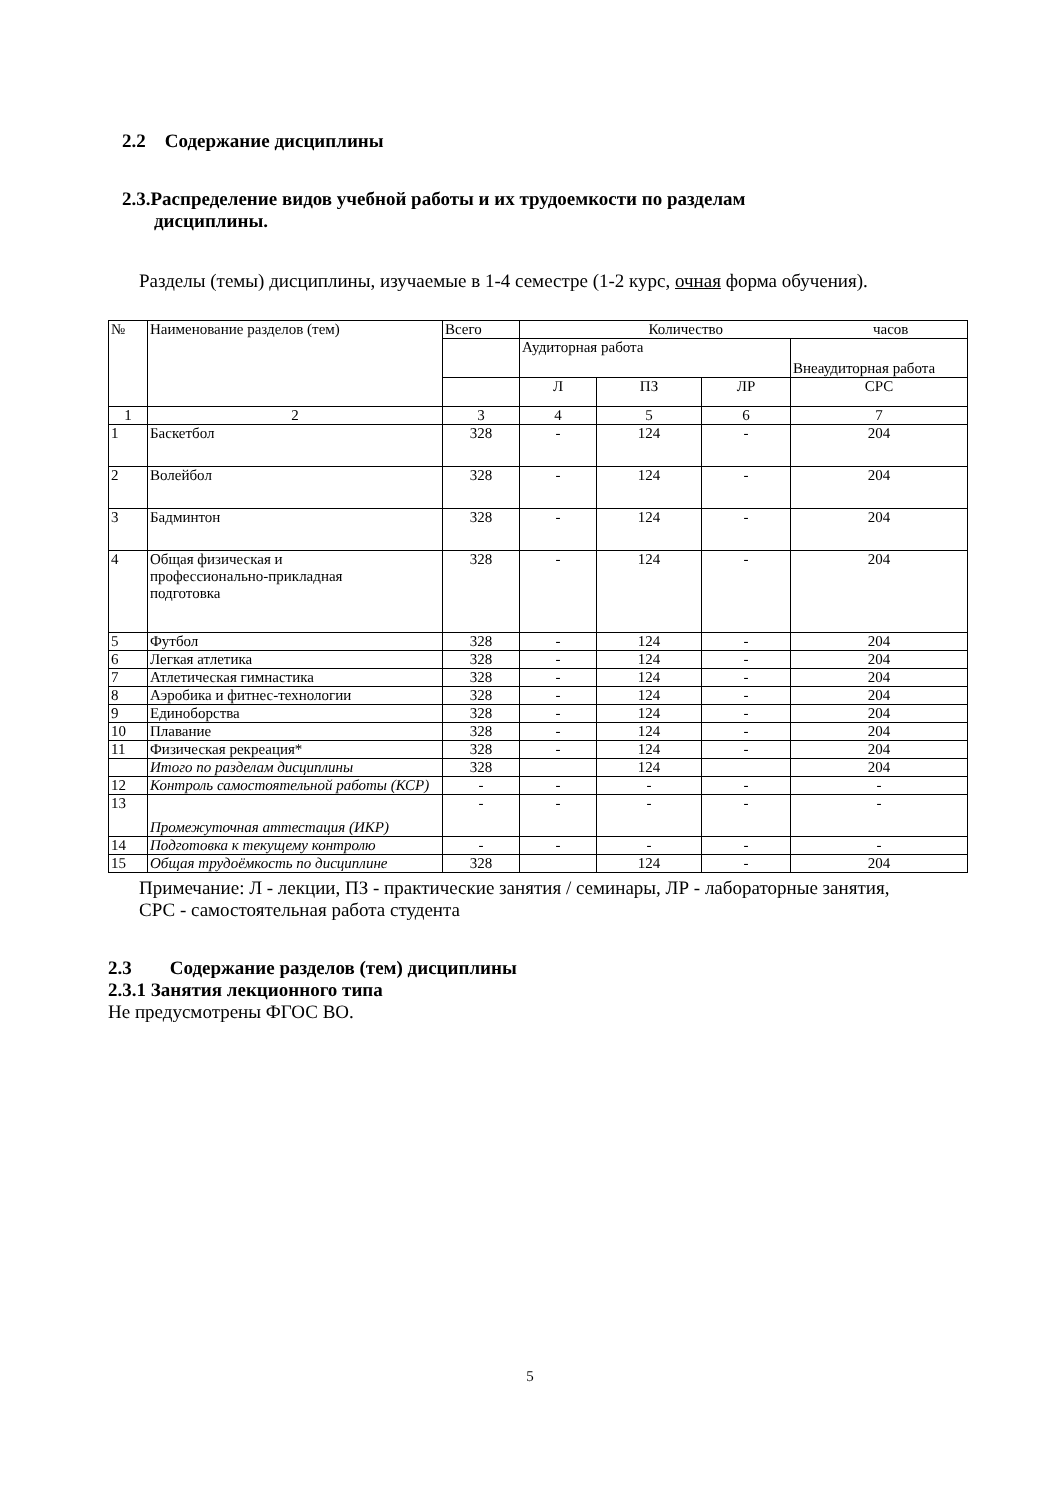2.2 Содержание дисциплины
2.3.Распределение видов учебной работы и их трудоемкости по разделам
дисциплины.
Разделы (темы) дисциплины, изучаемые в 1-4 семестре (1-2 курс, очная форма обучения).
| № | Наименование разделов (тем) | Всего | Количество часов | | | |
| --- | --- | --- | --- | --- | --- | --- |
| | | | Аудиторная работа | | | Внеаудиторная работа |
| | | | Л | ПЗ | ЛР | СРС |
| 1 | 2 | 3 | 4 | 5 | 6 | 7 |
| 1 | Баскетбол | 328 | - | 124 | - | 204 |
| 2 | Волейбол | 328 | - | 124 | - | 204 |
| 3 | Бадминтон | 328 | - | 124 | - | 204 |
| 4 | Общая физическая и профессионально-прикладная подготовка | 328 | - | 124 | - | 204 |
| 5 | Футбол | 328 | - | 124 | - | 204 |
| 6 | Легкая атлетика | 328 | - | 124 | - | 204 |
| 7 | Атлетическая гимнастика | 328 | - | 124 | - | 204 |
| 8 | Аэробика и фитнес-технологии | 328 | - | 124 | - | 204 |
| 9 | Единоборства | 328 | - | 124 | - | 204 |
| 10 | Плавание | 328 | - | 124 | - | 204 |
| 11 | Физическая рекреация* | 328 | - | 124 | - | 204 |
| | Итого по разделам дисциплины | 328 | | 124 | | 204 |
| 12 | Контроль самостоятельной работы (КСР) | - | - | - | - | - |
| 13 | Промежуточная аттестация (ИКР) | - | - | - | - | - |
| 14 | Подготовка к текущему контролю | - | - | - | - | - |
| 15 | Общая трудоёмкость по дисциплине | 328 | | 124 | - | 204 |
Примечание: Л - лекции, ПЗ - практические занятия / семинары, ЛР - лабораторные занятия, СРС - самостоятельная работа студента
2.3 Содержание разделов (тем) дисциплины
2.3.1 Занятия лекционного типа
Не предусмотрены ФГОС ВО.
5